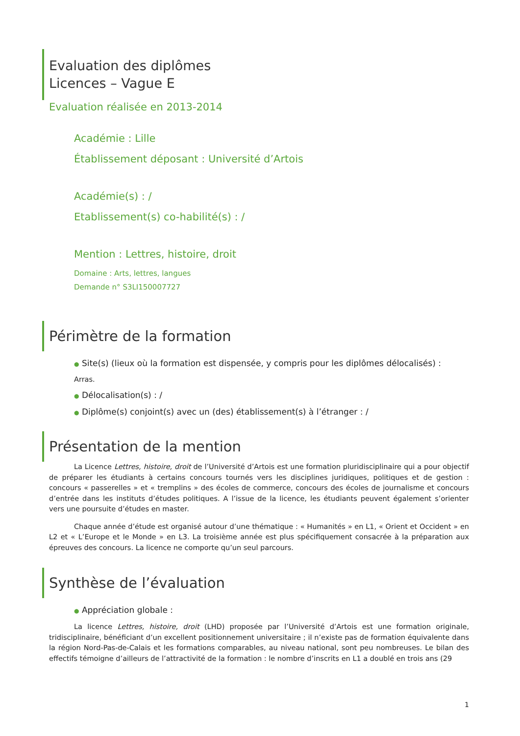Evaluation des diplômes
Licences – Vague E
Evaluation réalisée en 2013-2014
Académie : Lille
Établissement déposant : Université d’Artois
Académie(s) : /
Etablissement(s) co-habilité(s) : /
Mention : Lettres, histoire, droit
Domaine : Arts, lettres, langues
Demande n° S3LI150007727
Périmètre de la formation
● Site(s) (lieux où la formation est dispensée, y compris pour les diplômes délocalisés) :
Arras.
● Délocalisation(s) : /
● Diplôme(s) conjoint(s) avec un (des) établissement(s) à l’étranger : /
Présentation de la mention
La Licence Lettres, histoire, droit de l’Université d’Artois est une formation pluridisciplinaire qui a pour objectif de préparer les étudiants à certains concours tournés vers les disciplines juridiques, politiques et de gestion : concours « passerelles » et « tremplins » des écoles de commerce, concours des écoles de journalisme et concours d’entrée dans les instituts d’études politiques. A l’issue de la licence, les étudiants peuvent également s’orienter vers une poursuite d’études en master.
Chaque année d’étude est organisé autour d’une thématique : « Humanités » en L1, « Orient et Occident » en L2 et « L’Europe et le Monde » en L3. La troisième année est plus spécifiquement consacrée à la préparation aux épreuves des concours. La licence ne comporte qu’un seul parcours.
Synthèse de l’évaluation
● Appréciation globale :
La licence Lettres, histoire, droit (LHD) proposée par l’Université d’Artois est une formation originale, tridisciplinaire, bénéficiant d’un excellent positionnement universitaire ; il n’existe pas de formation équivalente dans la région Nord-Pas-de-Calais et les formations comparables, au niveau national, sont peu nombreuses. Le bilan des effectifs témoigne d’ailleurs de l’attractivité de la formation : le nombre d’inscrits en L1 a doublé en trois ans (29
1